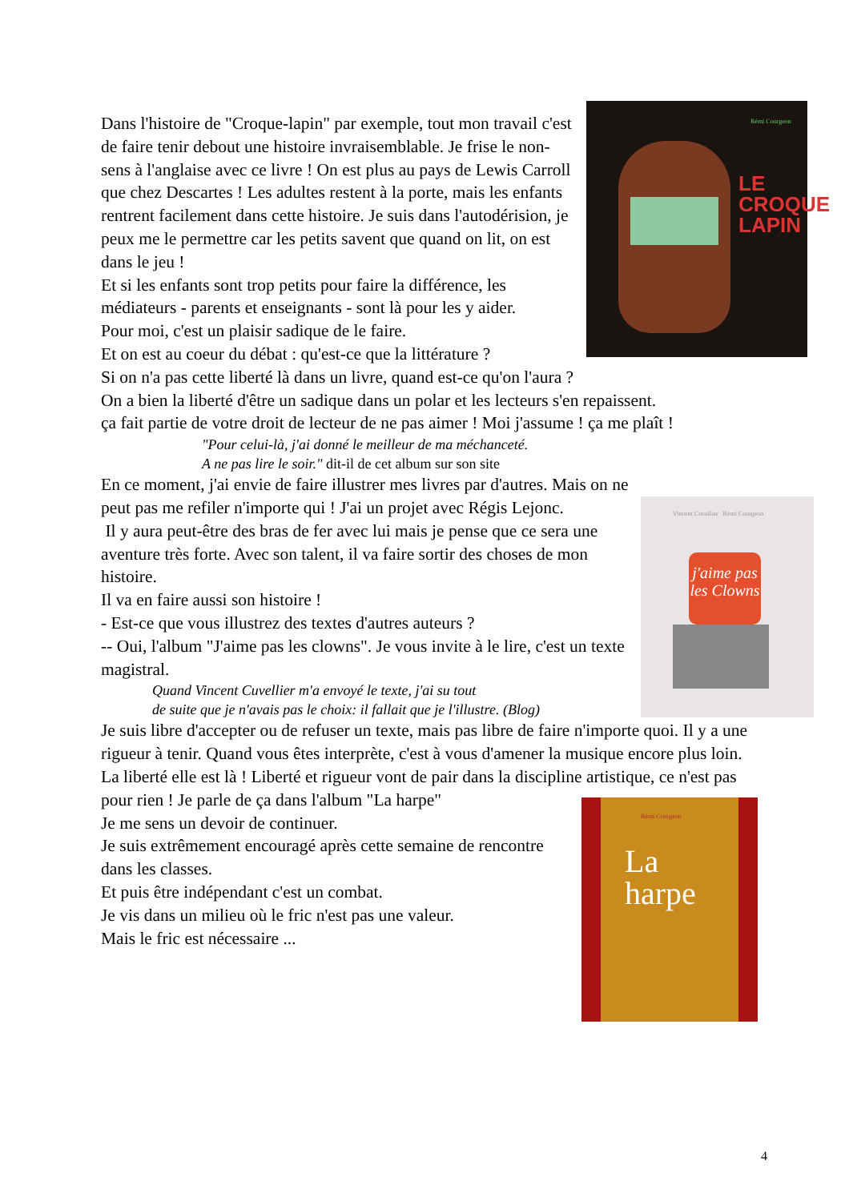LE
CROQUE
LAPIN
Rémi Courgeon
Dans l'histoire de "Croque-lapin" par exemple, tout mon travail c'est de faire tenir debout une histoire invraisemblable. Je frise le non-sens à l'anglaise avec ce livre ! On est plus au pays de Lewis Carroll que chez Descartes ! Les adultes restent à la porte, mais les enfants rentrent facilement dans cette histoire. Je suis dans l'autodérision, je peux me le permettre car les petits savent que quand on lit, on est dans le jeu !
Et si les enfants sont trop petits pour faire la différence, les médiateurs - parents et enseignants - sont là pour les y aider.
Pour moi, c'est un plaisir sadique de le faire.
Et on est au coeur du débat : qu'est-ce que la littérature ?
Si on n'a pas cette liberté là dans un livre, quand est-ce qu'on l'aura ?
On a bien la liberté d'être un sadique dans un polar et les lecteurs s'en repaissent.
ça fait partie de votre droit de lecteur de ne pas aimer ! Moi j'assume ! ça me plaît !
"Pour celui-là, j'ai donné le meilleur de ma méchanceté.
A ne pas lire le soir." dit-il de cet album sur son site
En ce moment, j'ai envie de faire illustrer mes livres par d'autres. Mais on ne
j'aime pas les Clowns
Vincent Cuvellier Rémi Courgeon
peut pas me refiler n'importe qui ! J'ai un projet avec Régis Lejonc.
Il y aura peut-être des bras de fer avec lui mais je pense que ce sera une aventure très forte. Avec son talent, il va faire sortir des choses de mon histoire.
Il va en faire aussi son histoire !
- Est-ce que vous illustrez des textes d'autres auteurs ?
-- Oui, l'album "J'aime pas les clowns". Je vous invite à le lire, c'est un texte magistral.
Quand Vincent Cuvellier m'a envoyé le texte, j'ai su tout
de suite que je n'avais pas le choix: il fallait que je l'illustre. (Blog)
Je suis libre d'accepter ou de refuser un texte, mais pas libre de faire n'importe quoi. Il y a une rigueur à tenir. Quand vous êtes interprète, c'est à vous d'amener la musique encore plus loin. La liberté elle est là ! Liberté et rigueur vont de pair dans la discipline artistique, ce n'est pas pour rien ! Je parle de ça dans l'album "La harpe"
Rémi Courgeon
La
harpe
Je me sens un devoir de continuer.
Je suis extrêmement encouragé après cette semaine de rencontre dans les classes.
Et puis être indépendant c'est un combat.
Je vis dans un milieu où le fric n'est pas une valeur.
Mais le fric est nécessaire ...
4